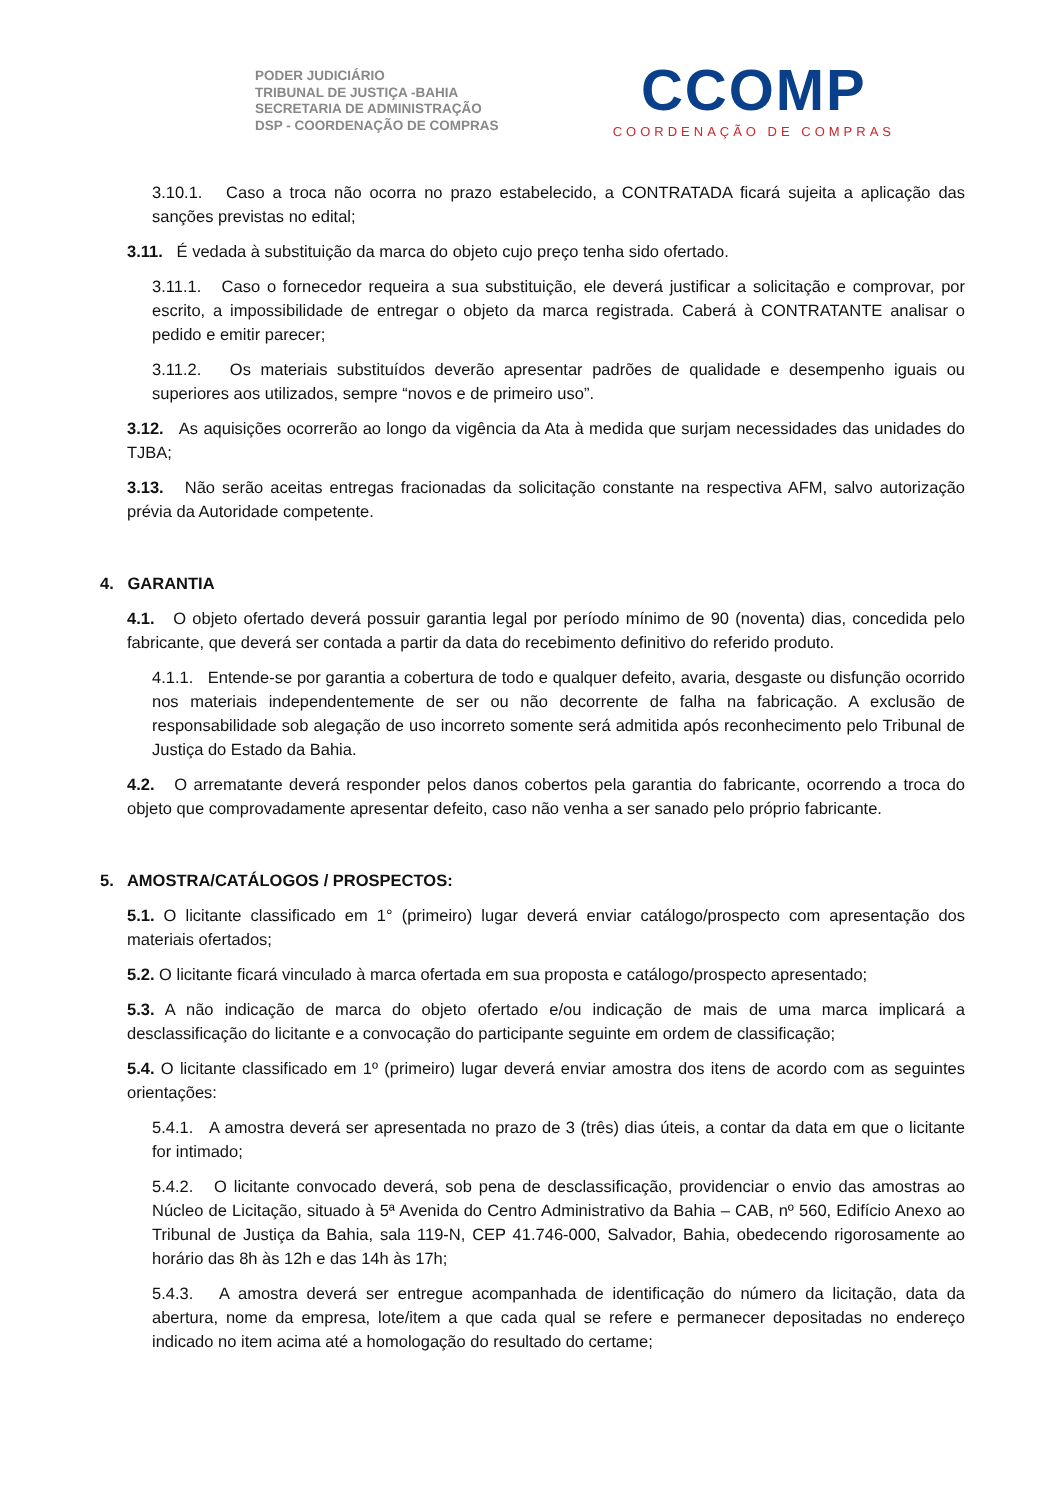PODER JUDICIÁRIO
TRIBUNAL DE JUSTIÇA -BAHIA
SECRETARIA DE ADMINISTRAÇÃO
DSP - COORDENAÇÃO DE COMPRAS
CCOMP
COORDENAÇÃO DE COMPRAS
3.10.1. Caso a troca não ocorra no prazo estabelecido, a CONTRATADA ficará sujeita a aplicação das sanções previstas no edital;
3.11. É vedada à substituição da marca do objeto cujo preço tenha sido ofertado.
3.11.1. Caso o fornecedor requeira a sua substituição, ele deverá justificar a solicitação e comprovar, por escrito, a impossibilidade de entregar o objeto da marca registrada. Caberá à CONTRATANTE analisar o pedido e emitir parecer;
3.11.2. Os materiais substituídos deverão apresentar padrões de qualidade e desempenho iguais ou superiores aos utilizados, sempre “novos e de primeiro uso”.
3.12. As aquisições ocorrerão ao longo da vigência da Ata à medida que surjam necessidades das unidades do TJBA;
3.13. Não serão aceitas entregas fracionadas da solicitação constante na respectiva AFM, salvo autorização prévia da Autoridade competente.
4. GARANTIA
4.1. O objeto ofertado deverá possuir garantia legal por período mínimo de 90 (noventa) dias, concedida pelo fabricante, que deverá ser contada a partir da data do recebimento definitivo do referido produto.
4.1.1. Entende-se por garantia a cobertura de todo e qualquer defeito, avaria, desgaste ou disfunção ocorrido nos materiais independentemente de ser ou não decorrente de falha na fabricação. A exclusão de responsabilidade sob alegação de uso incorreto somente será admitida após reconhecimento pelo Tribunal de Justiça do Estado da Bahia.
4.2. O arrematante deverá responder pelos danos cobertos pela garantia do fabricante, ocorrendo a troca do objeto que comprovadamente apresentar defeito, caso não venha a ser sanado pelo próprio fabricante.
5. AMOSTRA/CATÁLOGOS / PROSPECTOS:
5.1. O licitante classificado em 1° (primeiro) lugar deverá enviar catálogo/prospecto com apresentação dos materiais ofertados;
5.2. O licitante ficará vinculado à marca ofertada em sua proposta e catálogo/prospecto apresentado;
5.3. A não indicação de marca do objeto ofertado e/ou indicação de mais de uma marca implicará a desclassificação do licitante e a convocação do participante seguinte em ordem de classificação;
5.4. O licitante classificado em 1º (primeiro) lugar deverá enviar amostra dos itens de acordo com as seguintes orientações:
5.4.1. A amostra deverá ser apresentada no prazo de 3 (três) dias úteis, a contar da data em que o licitante for intimado;
5.4.2. O licitante convocado deverá, sob pena de desclassificação, providenciar o envio das amostras ao Núcleo de Licitação, situado à 5ª Avenida do Centro Administrativo da Bahia – CAB, nº 560, Edifício Anexo ao Tribunal de Justiça da Bahia, sala 119-N, CEP 41.746-000, Salvador, Bahia, obedecendo rigorosamente ao horário das 8h às 12h e das 14h às 17h;
5.4.3. A amostra deverá ser entregue acompanhada de identificação do número da licitação, data da abertura, nome da empresa, lote/item a que cada qual se refere e permanecer depositadas no endereço indicado no item acima até a homologação do resultado do certame;